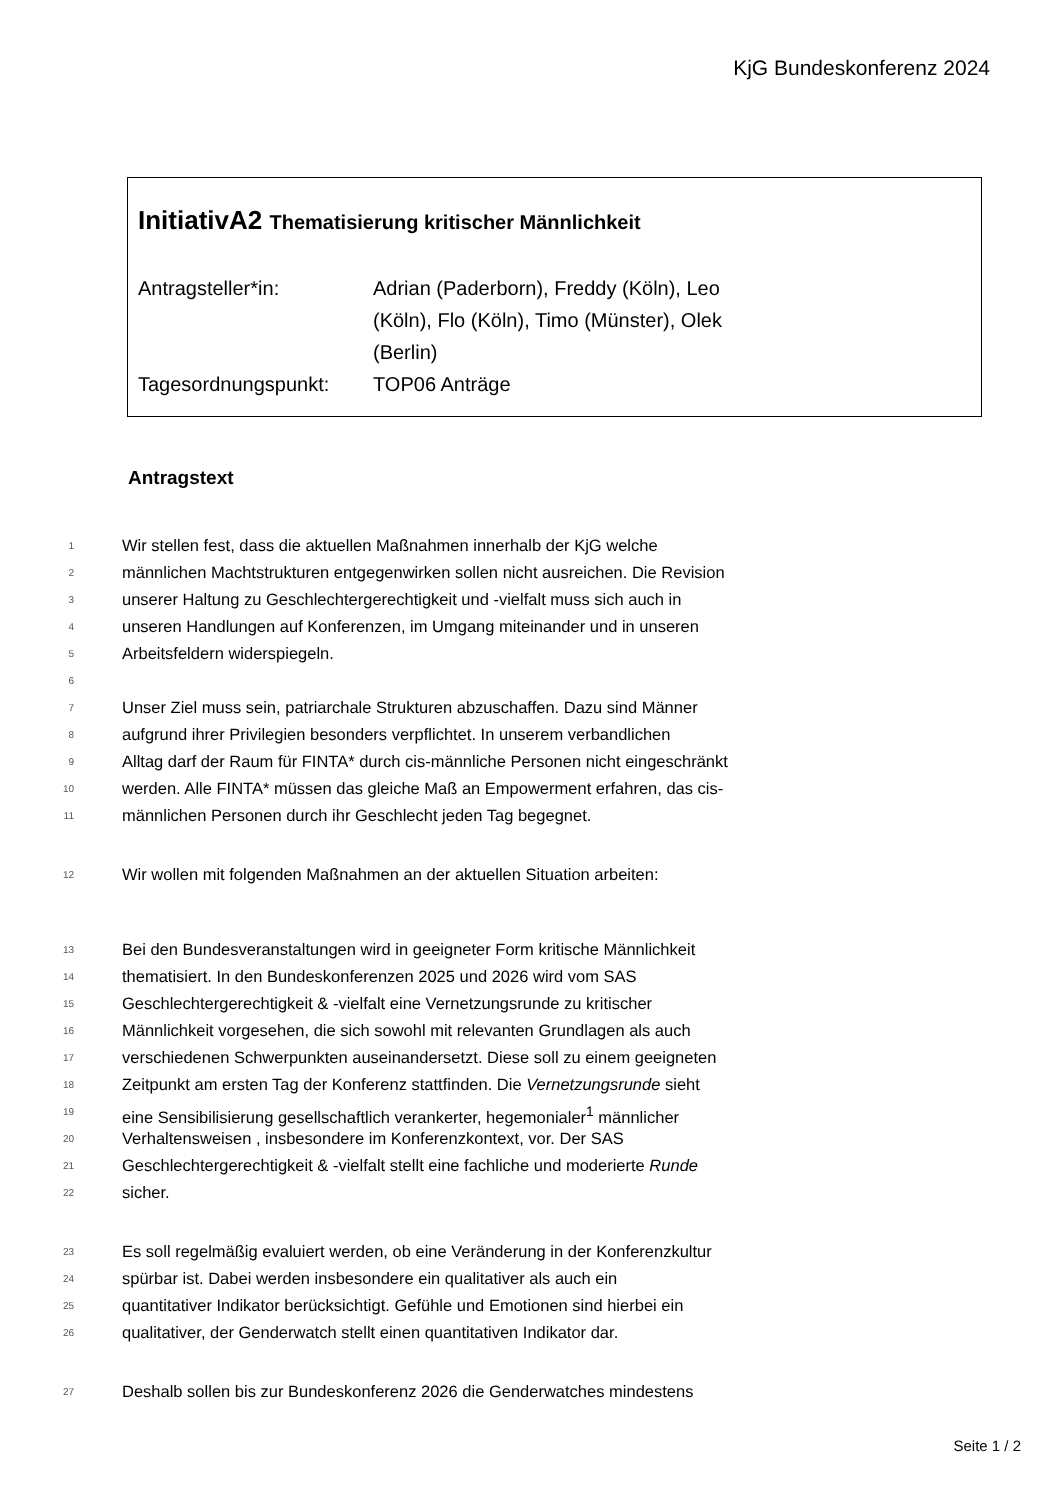KjG Bundeskonferenz 2024
InitiativA2 Thematisierung kritischer Männlichkeit
Antragsteller*in: Adrian (Paderborn), Freddy (Köln), Leo (Köln), Flo (Köln), Timo (Münster), Olek (Berlin)
Tagesordnungspunkt: TOP06 Anträge
Antragstext
1 Wir stellen fest, dass die aktuellen Maßnahmen innerhalb der KjG welche
2 männlichen Machtstrukturen entgegenwirken sollen nicht ausreichen. Die Revision
3 unserer Haltung zu Geschlechtergerechtigkeit und -vielfalt muss sich auch in
4 unseren Handlungen auf Konferenzen, im Umgang miteinander und in unseren
5 Arbeitsfeldern widerspiegeln.
6
7 Unser Ziel muss sein, patriarchale Strukturen abzuschaffen. Dazu sind Männer
8 aufgrund ihrer Privilegien besonders verpflichtet. In unserem verbandlichen
9 Alltag darf der Raum für FINTA* durch cis-männliche Personen nicht eingeschränkt
10 werden. Alle FINTA* müssen das gleiche Maß an Empowerment erfahren, das cis-
11 männlichen Personen durch ihr Geschlecht jeden Tag begegnet.
12 Wir wollen mit folgenden Maßnahmen an der aktuellen Situation arbeiten:
13 Bei den Bundesveranstaltungen wird in geeigneter Form kritische Männlichkeit
14 thematisiert. In den Bundeskonferenzen 2025 und 2026 wird vom SAS
15 Geschlechtergerechtigkeit & -vielfalt eine Vernetzungsrunde zu kritischer
16 Männlichkeit vorgesehen, die sich sowohl mit relevanten Grundlagen als auch
17 verschiedenen Schwerpunkten auseinandersetzt. Diese soll zu einem geeigneten
18 Zeitpunkt am ersten Tag der Konferenz stattfinden. Die Vernetzungsrunde sieht
19 eine Sensibilisierung gesellschaftlich verankerter, hegemonialer<sup>1</sup> männlicher
20 Verhaltensweisen , insbesondere im Konferenzkontext, vor. Der SAS
21 Geschlechtergerechtigkeit & -vielfalt stellt eine fachliche und moderierte Runde
22 sicher.
23 Es soll regelmäßig evaluiert werden, ob eine Veränderung in der Konferenzkultur
24 spürbar ist. Dabei werden insbesondere ein qualitativer als auch ein
25 quantitativer Indikator berücksichtigt. Gefühle und Emotionen sind hierbei ein
26 qualitativer, der Genderwatch stellt einen quantitativen Indikator dar.
27 Deshalb sollen bis zur Bundeskonferenz 2026 die Genderwatches mindestens
Seite 1 / 2